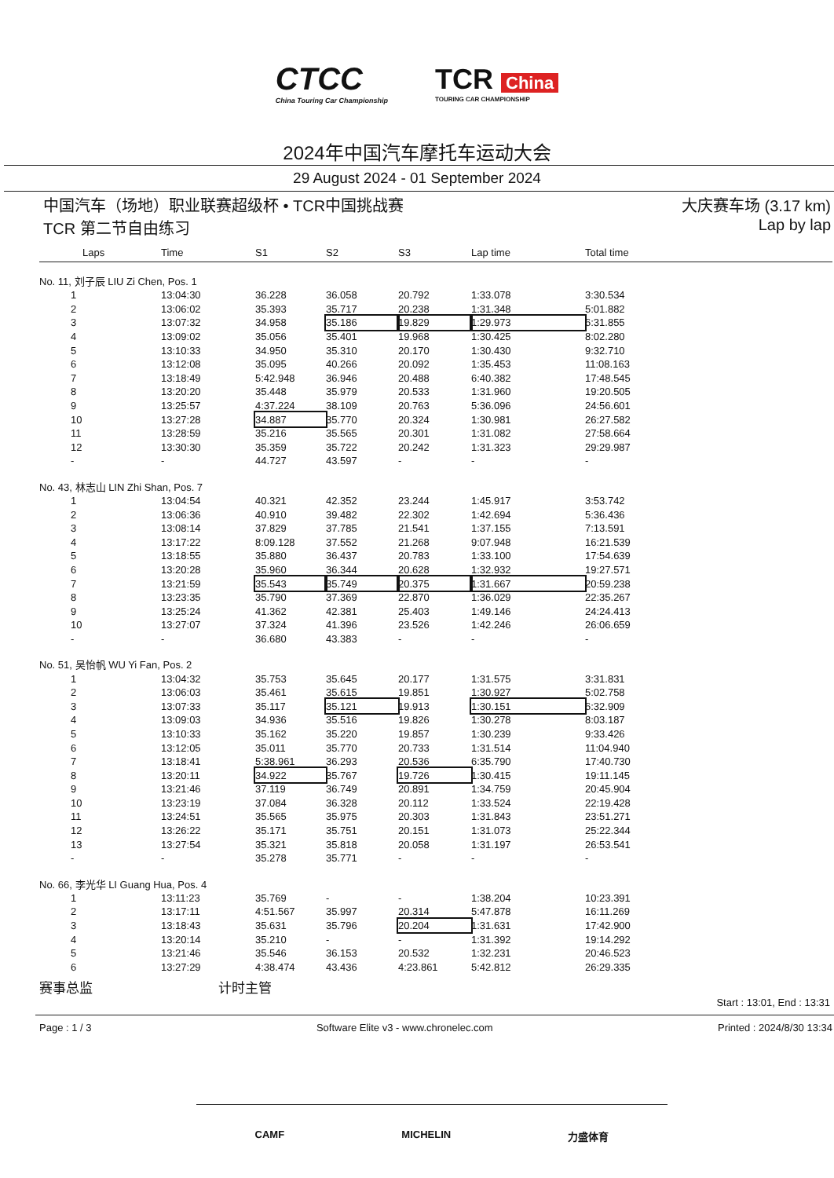CTCC
China Touring Car Championship
TCR China
TOURING CAR CHAMPIONSHIP
2024年中国汽车摩托车运动大会
29 August 2024 - 01 September 2024
中国汽车（场地）职业联赛超级杯 • TCR中国挑战赛
TCR 第二节自由练习
大庆赛车场 (3.17 km)
Lap by lap
| Laps | Time | S1 | S2 | S3 | Lap time | Total time |
| --- | --- | --- | --- | --- | --- | --- |
| No. 11, 刘子辰 LIU Zi Chen, Pos. 1 | | | | | | |
| 1 | 13:04:30 | 36.228 | 36.058 | 20.792 | 1:33.078 | 3:30.534 |
| 2 | 13:06:02 | 35.393 | 35.717 | 20.238 | 1:31.348 | 5:01.882 |
| 3 | 13:07:32 | 34.958 | 35.186 | 19.829 | 1:29.973 | 6:31.855 |
| 4 | 13:09:02 | 35.056 | 35.401 | 19.968 | 1:30.425 | 8:02.280 |
| 5 | 13:10:33 | 34.950 | 35.310 | 20.170 | 1:30.430 | 9:32.710 |
| 6 | 13:12:08 | 35.095 | 40.266 | 20.092 | 1:35.453 | 11:08.163 |
| 7 | 13:18:49 | 5:42.948 | 36.946 | 20.488 | 6:40.382 | 17:48.545 |
| 8 | 13:20:20 | 35.448 | 35.979 | 20.533 | 1:31.960 | 19:20.505 |
| 9 | 13:25:57 | 4:37.224 | 38.109 | 20.763 | 5:36.096 | 24:56.601 |
| 10 | 13:27:28 | 34.887 | 35.770 | 20.324 | 1:30.981 | 26:27.582 |
| 11 | 13:28:59 | 35.216 | 35.565 | 20.301 | 1:31.082 | 27:58.664 |
| 12 | 13:30:30 | 35.359 | 35.722 | 20.242 | 1:31.323 | 29:29.987 |
| - | - | 44.727 | 43.597 | - | - | - |
| No. 43, 林志山 LIN Zhi Shan, Pos. 7 | | | | | | |
| 1 | 13:04:54 | 40.321 | 42.352 | 23.244 | 1:45.917 | 3:53.742 |
| 2 | 13:06:36 | 40.910 | 39.482 | 22.302 | 1:42.694 | 5:36.436 |
| 3 | 13:08:14 | 37.829 | 37.785 | 21.541 | 1:37.155 | 7:13.591 |
| 4 | 13:17:22 | 8:09.128 | 37.552 | 21.268 | 9:07.948 | 16:21.539 |
| 5 | 13:18:55 | 35.880 | 36.437 | 20.783 | 1:33.100 | 17:54.639 |
| 6 | 13:20:28 | 35.960 | 36.344 | 20.628 | 1:32.932 | 19:27.571 |
| 7 | 13:21:59 | 35.543 | 35.749 | 20.375 | 1:31.667 | 20:59.238 |
| 8 | 13:23:35 | 35.790 | 37.369 | 22.870 | 1:36.029 | 22:35.267 |
| 9 | 13:25:24 | 41.362 | 42.381 | 25.403 | 1:49.146 | 24:24.413 |
| 10 | 13:27:07 | 37.324 | 41.396 | 23.526 | 1:42.246 | 26:06.659 |
| - | - | 36.680 | 43.383 | - | - | - |
| No. 51, 吴怡帆 WU Yi Fan, Pos. 2 | | | | | | |
| 1 | 13:04:32 | 35.753 | 35.645 | 20.177 | 1:31.575 | 3:31.831 |
| 2 | 13:06:03 | 35.461 | 35.615 | 19.851 | 1:30.927 | 5:02.758 |
| 3 | 13:07:33 | 35.117 | 35.121 | 19.913 | 1:30.151 | 6:32.909 |
| 4 | 13:09:03 | 34.936 | 35.516 | 19.826 | 1:30.278 | 8:03.187 |
| 5 | 13:10:33 | 35.162 | 35.220 | 19.857 | 1:30.239 | 9:33.426 |
| 6 | 13:12:05 | 35.011 | 35.770 | 20.733 | 1:31.514 | 11:04.940 |
| 7 | 13:18:41 | 5:38.961 | 36.293 | 20.536 | 6:35.790 | 17:40.730 |
| 8 | 13:20:11 | 34.922 | 35.767 | 19.726 | 1:30.415 | 19:11.145 |
| 9 | 13:21:46 | 37.119 | 36.749 | 20.891 | 1:34.759 | 20:45.904 |
| 10 | 13:23:19 | 37.084 | 36.328 | 20.112 | 1:33.524 | 22:19.428 |
| 11 | 13:24:51 | 35.565 | 35.975 | 20.303 | 1:31.843 | 23:51.271 |
| 12 | 13:26:22 | 35.171 | 35.751 | 20.151 | 1:31.073 | 25:22.344 |
| 13 | 13:27:54 | 35.321 | 35.818 | 20.058 | 1:31.197 | 26:53.541 |
| - | - | 35.278 | 35.771 | - | - | - |
| No. 66, 李光华 LI Guang Hua, Pos. 4 | | | | | | |
| 1 | 13:11:23 | 35.769 | - | - | 1:38.204 | 10:23.391 |
| 2 | 13:17:11 | 4:51.567 | 35.997 | 20.314 | 5:47.878 | 16:11.269 |
| 3 | 13:18:43 | 35.631 | 35.796 | 20.204 | 1:31.631 | 17:42.900 |
| 4 | 13:20:14 | 35.210 | - | - | 1:31.392 | 19:14.292 |
| 5 | 13:21:46 | 35.546 | 36.153 | 20.532 | 1:32.231 | 20:46.523 |
| 6 | 13:27:29 | 4:38.474 | 43.436 | 4:23.861 | 5:42.812 | 26:29.335 |
赛事总监 计时主管
Start : 13:01, End : 13:31
Page : 1 / 3 Software Elite v3 - www.chronelec.com Printed : 2024/8/30 13:34
CAMF MICHELIN 力盛体育